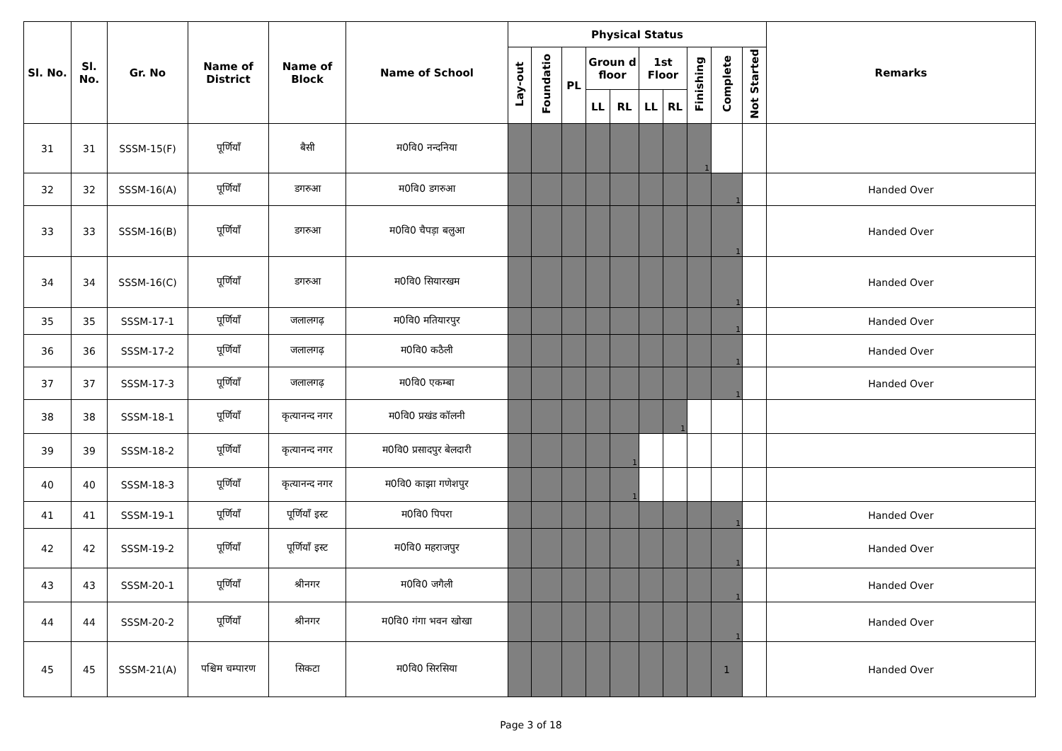| Sl. No. | Sl. No. | Gr. No | Name of District | Name of Block | Name of School | Physical Status | | | | | | | | | | Remarks |
| --- | --- | --- | --- | --- | --- | --- | --- | --- | --- | --- | --- | --- | --- | --- | --- | --- |
| | | | | | | Lay-out | Foundatio | PL | Groun d floor | | 1st Floor | | Finishing | Complete | Not Started | |
| | | | | | | | | | LL | RL | LL | RL | | | | |
| 31 | 31 | SSSM-15(F) | पूर्णियाँ | बैसी | म0वि0 नन्दनिया | | | | | | | | 1 | | | |
| 32 | 32 | SSSM-16(A) | पूर्णियाँ | डगरुआ | म0वि0 डगरुआ | | | | | | | | | 1 | | Handed Over |
| 33 | 33 | SSSM-16(B) | पूर्णियाँ | डगरुआ | म0वि0 चैपड़ा बलुआ | | | | | | | | | 1 | | Handed Over |
| 34 | 34 | SSSM-16(C) | पूर्णियाँ | डगरुआ | म0वि0 सियारखम | | | | | | | | | 1 | | Handed Over |
| 35 | 35 | SSSM-17-1 | पूर्णियाँ | जलालगढ़ | म0वि0 मतियारपुर | | | | | | | | | 1 | | Handed Over |
| 36 | 36 | SSSM-17-2 | पूर्णियाँ | जलालगढ़ | म0वि0 कठैली | | | | | | | | | 1 | | Handed Over |
| 37 | 37 | SSSM-17-3 | पूर्णियाँ | जलालगढ़ | म0वि0 एकम्बा | | | | | | | | | 1 | | Handed Over |
| 38 | 38 | SSSM-18-1 | पूर्णियाँ | कृत्यानन्द नगर | म0वि0 प्रखंड कॉलनी | | | | | | | 1 | | | | |
| 39 | 39 | SSSM-18-2 | पूर्णियाँ | कृत्यानन्द नगर | म0वि0 प्रसादपुर बेलदारी | | | | | 1 | | | | | | |
| 40 | 40 | SSSM-18-3 | पूर्णियाँ | कृत्यानन्द नगर | म0वि0 काझा गणेशपुर | | | | | 1 | | | | | | |
| 41 | 41 | SSSM-19-1 | पूर्णियाँ | पूर्णियाँ इस्ट | म0वि0 पिपरा | | | | | | | | | 1 | | Handed Over |
| 42 | 42 | SSSM-19-2 | पूर्णियाँ | पूर्णियाँ इस्ट | म0वि0 महराजपुर | | | | | | | | | 1 | | Handed Over |
| 43 | 43 | SSSM-20-1 | पूर्णियाँ | श्रीनगर | म0वि0 जगैली | | | | | | | | | 1 | | Handed Over |
| 44 | 44 | SSSM-20-2 | पूर्णियाँ | श्रीनगर | म0वि0 गंगा भवन खोखा | | | | | | | | | 1 | | Handed Over |
| 45 | 45 | SSSM-21(A) | पश्चिम चम्पारण | सिकटा | म0वि0 सिरसिया | | | | | | | | | 1 | | Handed Over |
Page 3 of 18